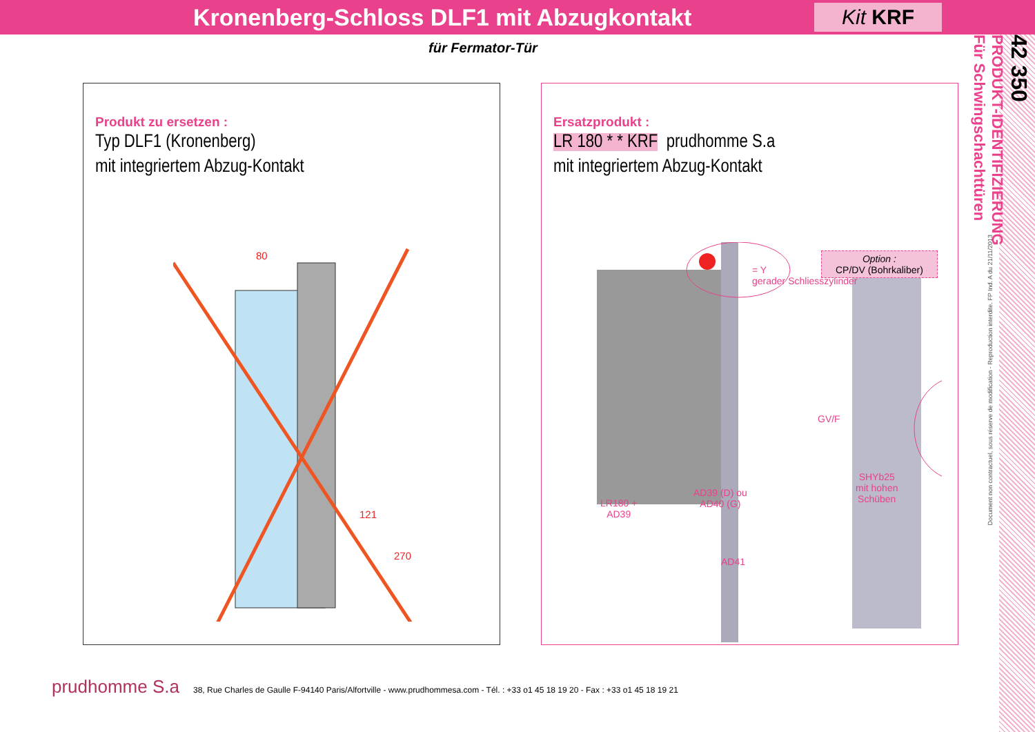Kronenberg-Schloss DLF1 mit Abzugkontakt
Kit KRF
für Fermator-Tür
42 350
PRODUKT-IDENTIFIZIERUNG
Für Schwingschachttüren
Document non contractuel, sous réserve de modification - Reproduction interdite. FP Ind. A du 21/11/2013
Produkt zu ersetzen :
Typ DLF1 (Kronenberg)
mit integriertem Abzug-Kontakt
80
121
270
Ersatzprodukt :
LR 180 * * KRF prudhomme S.a
mit integriertem Abzug-Kontakt
= Y
gerader Schliesszylinder
Option :
CP/DV (Bohrkaliber)
GV/F
SHYb25
mit hohen
Schüben
LR180 +
AD39
AD39 (D) ou
AD40 (G)
AD41
prudhomme S.a 38, Rue Charles de Gaulle F-94140 Paris/Alfortville - www.prudhommesa.com - Tél. : +33 o1 45 18 19 20 - Fax : +33 o1 45 18 19 21